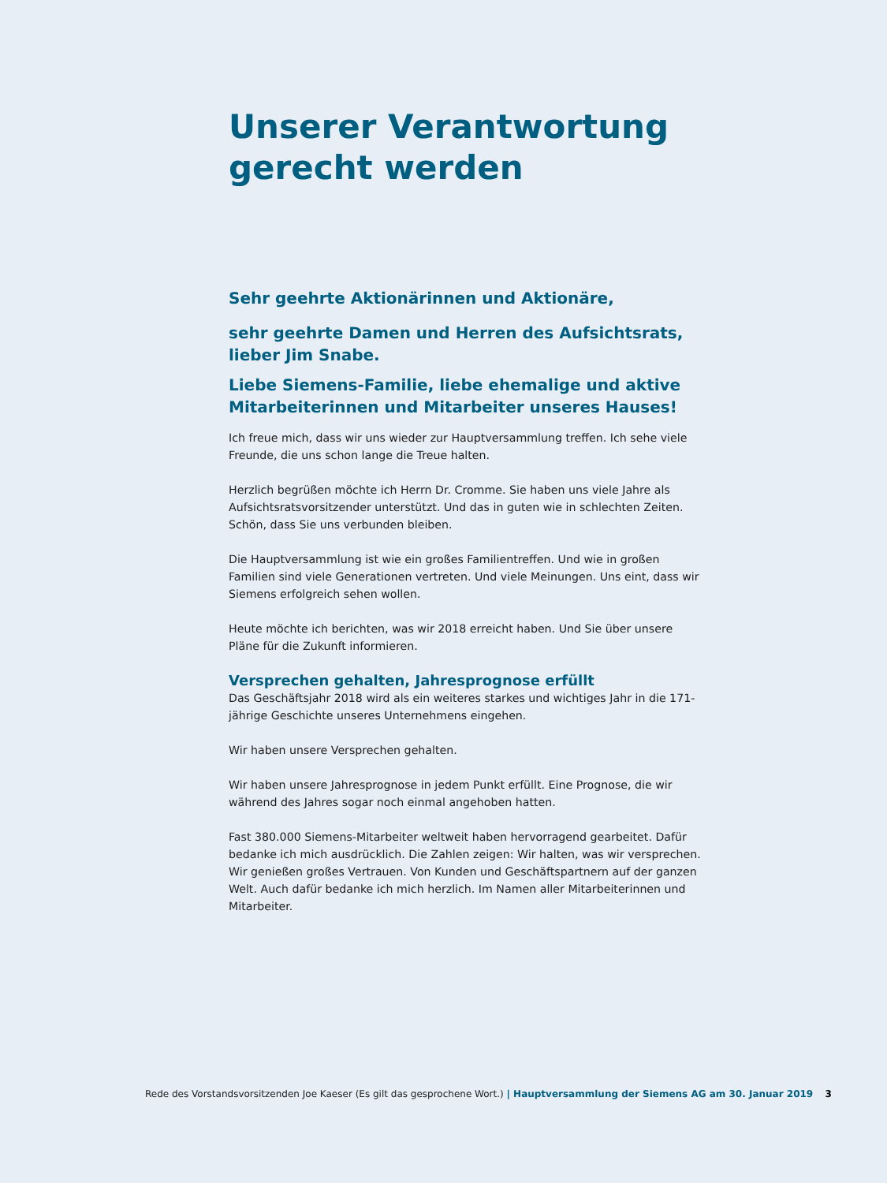Unserer Verantwortung
gerecht werden
Sehr geehrte Aktionärinnen und Aktionäre,
sehr geehrte Damen und Herren des Aufsichtsrats,
lieber Jim Snabe.
Liebe Siemens-Familie, liebe ehemalige und aktive Mitarbeiterinnen und Mitarbeiter unseres Hauses!
Ich freue mich, dass wir uns wieder zur Hauptversammlung treffen. Ich sehe viele Freunde, die uns schon lange die Treue halten.
Herzlich begrüßen möchte ich Herrn Dr. Cromme. Sie haben uns viele Jahre als Aufsichtsratsvorsitzender unterstützt. Und das in guten wie in schlechten Zeiten. Schön, dass Sie uns verbunden bleiben.
Die Hauptversammlung ist wie ein großes Familientreffen. Und wie in großen Familien sind viele Generationen vertreten. Und viele Meinungen. Uns eint, dass wir Siemens erfolgreich sehen wollen.
Heute möchte ich berichten, was wir 2018 erreicht haben. Und Sie über unsere Pläne für die Zukunft informieren.
Versprechen gehalten, Jahresprognose erfüllt
Das Geschäftsjahr 2018 wird als ein weiteres starkes und wichtiges Jahr in die 171-jährige Geschichte unseres Unternehmens eingehen.
Wir haben unsere Versprechen gehalten.
Wir haben unsere Jahresprognose in jedem Punkt erfüllt. Eine Prognose, die wir während des Jahres sogar noch einmal angehoben hatten.
Fast 380.000 Siemens-Mitarbeiter weltweit haben hervorragend gearbeitet. Dafür bedanke ich mich ausdrücklich. Die Zahlen zeigen: Wir halten, was wir versprechen. Wir genießen großes Vertrauen. Von Kunden und Geschäftspartnern auf der ganzen Welt. Auch dafür bedanke ich mich herzlich. Im Namen aller Mitarbeiterinnen und Mitarbeiter.
Rede des Vorstandsvorsitzenden Joe Kaeser (Es gilt das gesprochene Wort.) | Hauptversammlung der Siemens AG am 30. Januar 2019 3